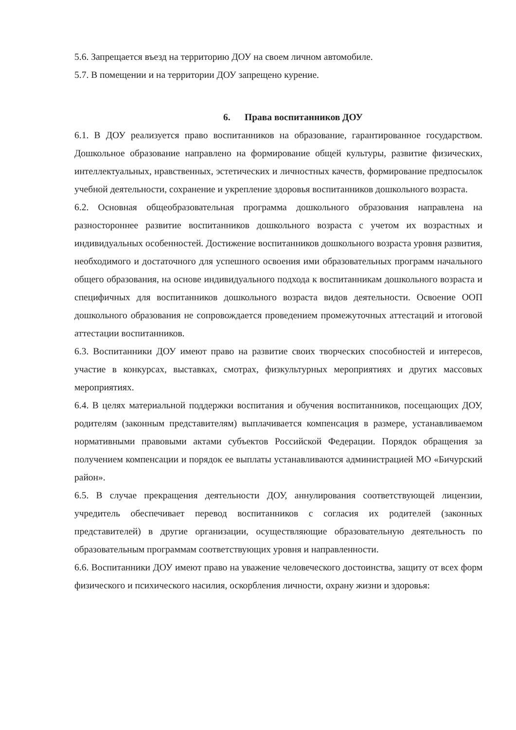5.6. Запрещается въезд на территорию ДОУ на своем личном автомобиле.
5.7. В помещении и на территории ДОУ запрещено курение.
6. Права воспитанников ДОУ
6.1. В ДОУ реализуется право воспитанников на образование, гарантированное государством. Дошкольное образование направлено на формирование общей культуры, развитие физических, интеллектуальных, нравственных, эстетических и личностных качеств, формирование предпосылок учебной деятельности, сохранение и укрепление здоровья воспитанников дошкольного возраста.
6.2. Основная общеобразовательная программа дошкольного образования направлена на разностороннее развитие воспитанников дошкольного возраста с учетом их возрастных и индивидуальных особенностей. Достижение воспитанников дошкольного возраста уровня развития, необходимого и достаточного для успешного освоения ими образовательных программ начального общего образования, на основе индивидуального подхода к воспитанникам дошкольного возраста и специфичных для воспитанников дошкольного возраста видов деятельности. Освоение ООП дошкольного образования не сопровождается проведением промежуточных аттестаций и итоговой аттестации воспитанников.
6.3. Воспитанники ДОУ имеют право на развитие своих творческих способностей и интересов, участие в конкурсах, выставках, смотрах, физкультурных мероприятиях и других массовых мероприятиях.
6.4. В целях материальной поддержки воспитания и обучения воспитанников, посещающих ДОУ, родителям (законным представителям) выплачивается компенсация в размере, устанавливаемом нормативными правовыми актами субъектов Российской Федерации. Порядок обращения за получением компенсации и порядок ее выплаты устанавливаются администрацией МО «Бичурский район».
6.5. В случае прекращения деятельности ДОУ, аннулирования соответствующей лицензии, учредитель обеспечивает перевод воспитанников с согласия их родителей (законных представителей) в другие организации, осуществляющие образовательную деятельность по образовательным программам соответствующих уровня и направленности.
6.6. Воспитанники ДОУ имеют право на уважение человеческого достоинства, защиту от всех форм физического и психического насилия, оскорбления личности, охрану жизни и здоровья: